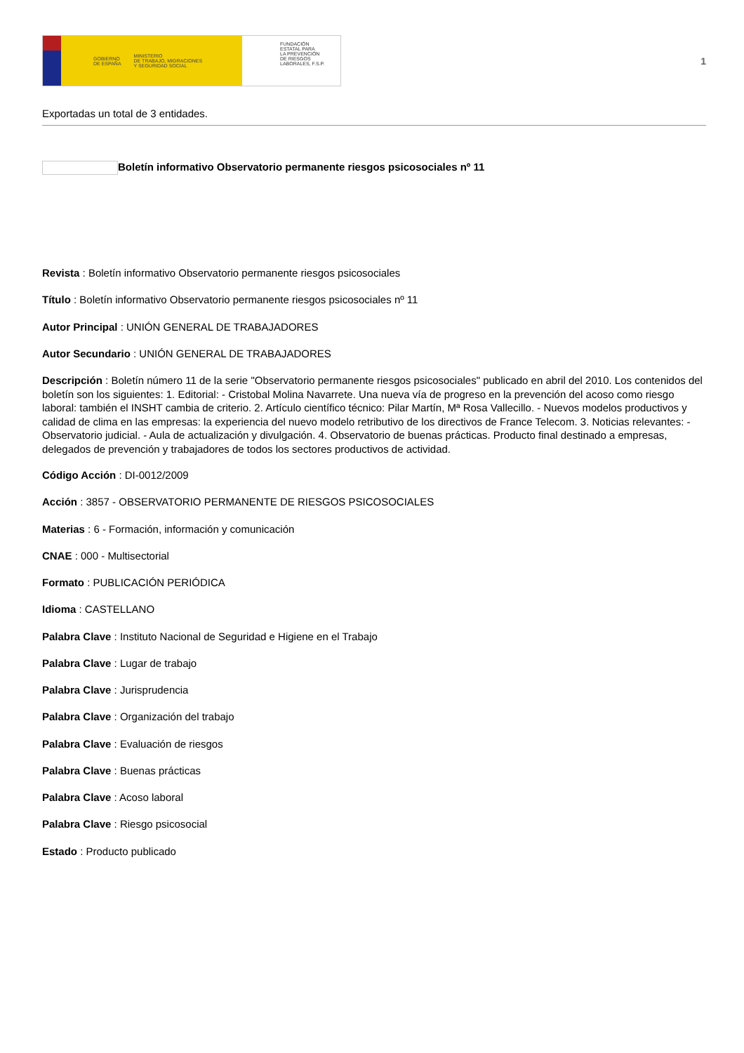GOBIERNO
DE ESPAÑA MINISTERIO
DE TRABAJO, MIGRACIONES
Y SEGURIDAD SOCIAL
FUNDACIÓN
ESTATAL PARA
LA PREVENCIÓN
DE RIESGOS
LABORALES, F.S.P.
1
Exportadas un total de 3 entidades.
Boletín informativo Observatorio permanente riesgos psicosociales nº 11
Revista : Boletín informativo Observatorio permanente riesgos psicosociales
Título : Boletín informativo Observatorio permanente riesgos psicosociales nº 11
Autor Principal : UNIÓN GENERAL DE TRABAJADORES
Autor Secundario : UNIÓN GENERAL DE TRABAJADORES
Descripción : Boletín número 11 de la serie "Observatorio permanente riesgos psicosociales" publicado en abril del 2010. Los contenidos del boletín son los siguientes: 1. Editorial: - Cristobal Molina Navarrete. Una nueva vía de progreso en la prevención del acoso como riesgo laboral: también el INSHT cambia de criterio. 2. Artículo científico técnico: Pilar Martín, Mª Rosa Vallecillo. - Nuevos modelos productivos y calidad de clima en las empresas: la experiencia del nuevo modelo retributivo de los directivos de France Telecom. 3. Noticias relevantes: - Observatorio judicial. - Aula de actualización y divulgación. 4. Observatorio de buenas prácticas. Producto final destinado a empresas, delegados de prevención y trabajadores de todos los sectores productivos de actividad.
Código Acción : DI-0012/2009
Acción : 3857 - OBSERVATORIO PERMANENTE DE RIESGOS PSICOSOCIALES
Materias : 6 - Formación, información y comunicación
CNAE : 000 - Multisectorial
Formato : PUBLICACIÓN PERIÓDICA
Idioma : CASTELLANO
Palabra Clave : Instituto Nacional de Seguridad e Higiene en el Trabajo
Palabra Clave : Lugar de trabajo
Palabra Clave : Jurisprudencia
Palabra Clave : Organización del trabajo
Palabra Clave : Evaluación de riesgos
Palabra Clave : Buenas prácticas
Palabra Clave : Acoso laboral
Palabra Clave : Riesgo psicosocial
Estado : Producto publicado